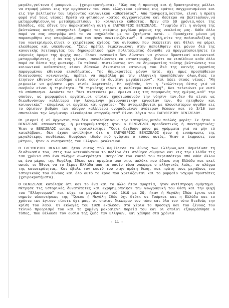μεγάλο,γείτονα ή μακρυνό... (χειροκροτήματα). "Ολη σας ή προσοχή και ή δραστηριότης μέλλει να στραφή μόνον εις την οργάνωσιν του νέου ελληνικού κράτους εις κράτος συγχρονισμένον και εις την βελτίωσιν του ισχύοντος κοινωνικού καθεστώτος". Από πράγματα,λοιπόν, είναι η πρώτη φορά γιά τους νέους: Πρώτα να φτιάσουν κράτος συγχρονισμένο και δεύτερο να βελτιώσουν,να μεταρρυθμίσουν,να μετασχηματίσουν το κοινωνικό καθεστώς. Πριν από 50 χρόνια,νέοι της Ελλάδος, σάς έδινε την παρακαταθήκη αυτή ο ΕΛΕΥΘΕΡΙΟΣ ΒΕΝΙΖΕΛΟΣ. "Γνωρίζω ότι η ανάγκη της βελτιώσεως αυτής απασχολεί ζωηρώς τας σκέψεις μεγάλου μέρους της νεολαίας μας. Κάθε άλλο παρά να σας αποτρέψω από το να ασχολήσθε με τα ζητήματα αυτά. - Προσέχετε μόνον μή παρασυρθήτε εις υπερβολάς,από των άγαν νεωτεριζόντων". Η υπερβολή,είτε της παλαιοδοξίας ή του νεωτερισμού,είναι ο χειρότερος εχθρός του ανθρώπου που σκέφτεται και θέλει να φέρει ελεύθερος και υπεύθυνος. "Σεις πρέπει θεμελιωμένοι στην πεποίθησιν ότι μόνον διά της κανονικής λειτουργίας του δημοκρατικού ημών πολιτεύματος δύνασθε να πραγματοποιήσετε το εύγενές όραμα της ψυχής σας. Είναι αναγκαία δεν δύναται να γίνουν δραστικαί κοινωνικαί μεταρρυθμίσεις, ή άν τας γίνουν, συνοδεύονται εκ καταστροφής, διότι να εισέλθουν καθε άλλο παρά σε θέσιν της φυσικής. Το πιθανό, πιστεύοντας ότι σε δημοκρατίας τούτης βελτιώσεις του κοινωνικού καθεστώτος είναι δύσκολο δικαιότερα κατανομή του διά της κοινής εργασίας παραγομένου εθνικού εισοδήματος. Της δημοκρατίας μόνον ποτέ, όχι όμως προσπάθειαν δικαιοσύνης κοινωνικής, πρέπει να συμβάλλη με την ελληνική προσπάθειαν όλων,διώς το έτησιον εθνικόν εισόδημα είναι όσον το δυνατόν μεγαλύτερον". Και λέει στούς νέους: "Μή ριψοκελε να φοβάστε -μην είσθε λεφτεστές, Μη φοβάσθε, ότι η "καλλίτερη θέσις γιά νά ανεβούν είναι ή τιμιότητα. "Η τιμιότης είναι η καλύτερα πολιτική", Και τελειώνει με αυτό τό απόσπασμα. Ακούστε τα: "Και πιστεύετε με, έμεινα εις τας παραμονάς της ημέρας,καθ' την οποίαν, ως μορφωμένοι εργάται,οι οποίοι χρησιμοποιούν την νόησιν των,δεν θα είναι ως διευθυνόντων καλλίτερα την λεγομένην χειρονακτικήν εργασίαν των, θα ηττηθούν και κοινωνικώς" -επομένως οι εργάτες και αγρότες- "θα ανταμείβονται με πλουσιότερον αγαθών εις το ύψιστον βαθμόν των ολίγων καλλίτερα ονομαζομένων ανώτερων θέσεων και τό 3/10 των αποτελούν την λεγόμενην ελευθερίαν επαγγέλματα" Είναι λόγια του ΕΛΕΥΘΕΡΙΟΥ ΒΕΝΙΖΕΛΟΥ.
Οι μικροί ή οί άρχοντοι,πού δέν καταλαβαίνουν την ιστορίαν,ρωτάν πολλές φορές: Σε ήταν ο ΒΕΝΙΖΕΛΟΣ επαναστάτης, ή μεταρρυθμιστής; ήταν ο ΒΕΝΙΖΕΛΟΣ προοδευτικός ή συντηρητικός; Ήταν ο ΒΕΝΙΖΕΛΟΣ αστός ή σοσιαλιστής; "Όσοι δεχθούν μόνο με γράμματα γιά να μήν τό καταλάβουν, δέν έχουν αντίληψιν ότι ο ΕΛΕΥΘΕΡΙΟΣ ΒΕΝΙΖΕΛΟΣ ήταν ή ενσάρκωσις της μεγαλύτερης συνθέσεως διαφόρων ιδεών πού γνώρισε ο τόπος αυτός. Ήταν ο έκφρασις του μέτρου, ήταν ο ενσαρκωτής του Ελληνου ρεαλισμού.
Ο ΕΛΕΥΘΕΡΙΟΣ ΒΕΝΙΖΕΛΟΣ ήταν αυτός πού θεμέλιωσε το έθνος των Ελλήνων,και θεμελίωσε τη διαδικασία του, στις των κατευθύνσεων το πεδίον ότι στάθηκε σύμφωνα και εις την Ελλάδα τις 100 χρόνια από ένα πλέγμα ανωτερότητα. Θεωρούσε τον εαυτό του περισσότερο από κάθε άλλον ως ένα μέρος της Μεγάλης Ιδέας και πριμάτο από στις αυλάκι που έδωσε στη Ελλάδα και εκεί αυτός το Έθνος να το ξέρει Ελλάδα από το οποίο τώρα υπέφερε ο ελληνικός λαός, το πλέγμα της κατωτερότητας. Και έβαλε τον εαυτό του στην πρώτη θέση, και πρώτη τους μεγάλους του ιστορικούς του έθνους και όλο αυτό το έργο που χρειάζονται και το ρομφαίο ισχυρό προστάτες (χειροκροτήματα).
Ο ΒΕΝΙΖΕΛΟΣ κατόλαβε ότι και το ένα και το άλλο ήταν αμαρτία, ήταν αντίστροφη αμάρτημα. Μέτρησε τις ιστορικές δυνατότητες και εχρησιμοποίησε την γεωγραφική του θέση και την ψυχή του "Ελληνισμού" και είχε το μεγαλύτερο τού 1910 με 20, ήταν ή Μεγάλη Ιδέα έγινε στό σημείο υλοποιήσεως της "Όρεσε ή Μεγάλη Ιδέα όχι διότι οι Τούρκοι και η Ελλάδα και το χρόνια των έγιναν τίποτε όχι μας, οι οποίοι διέφεραν τον τόπο και όλο τον τόπο διεθνώς την κρίση του λαού. Οι εκλογές του 1920 εκάλεσαν στά χέρια το Προσοχή και του ξένους του τελικό προορισμό του και τη χαμένη μακραίωνη πορεία του και οι οποίοι εξαγοράσθησε ο τόπος, που θέλουσε τον ουσία της ζωής των Ελλήνων. Και χάθηκε στα χρόνια
- 11 -